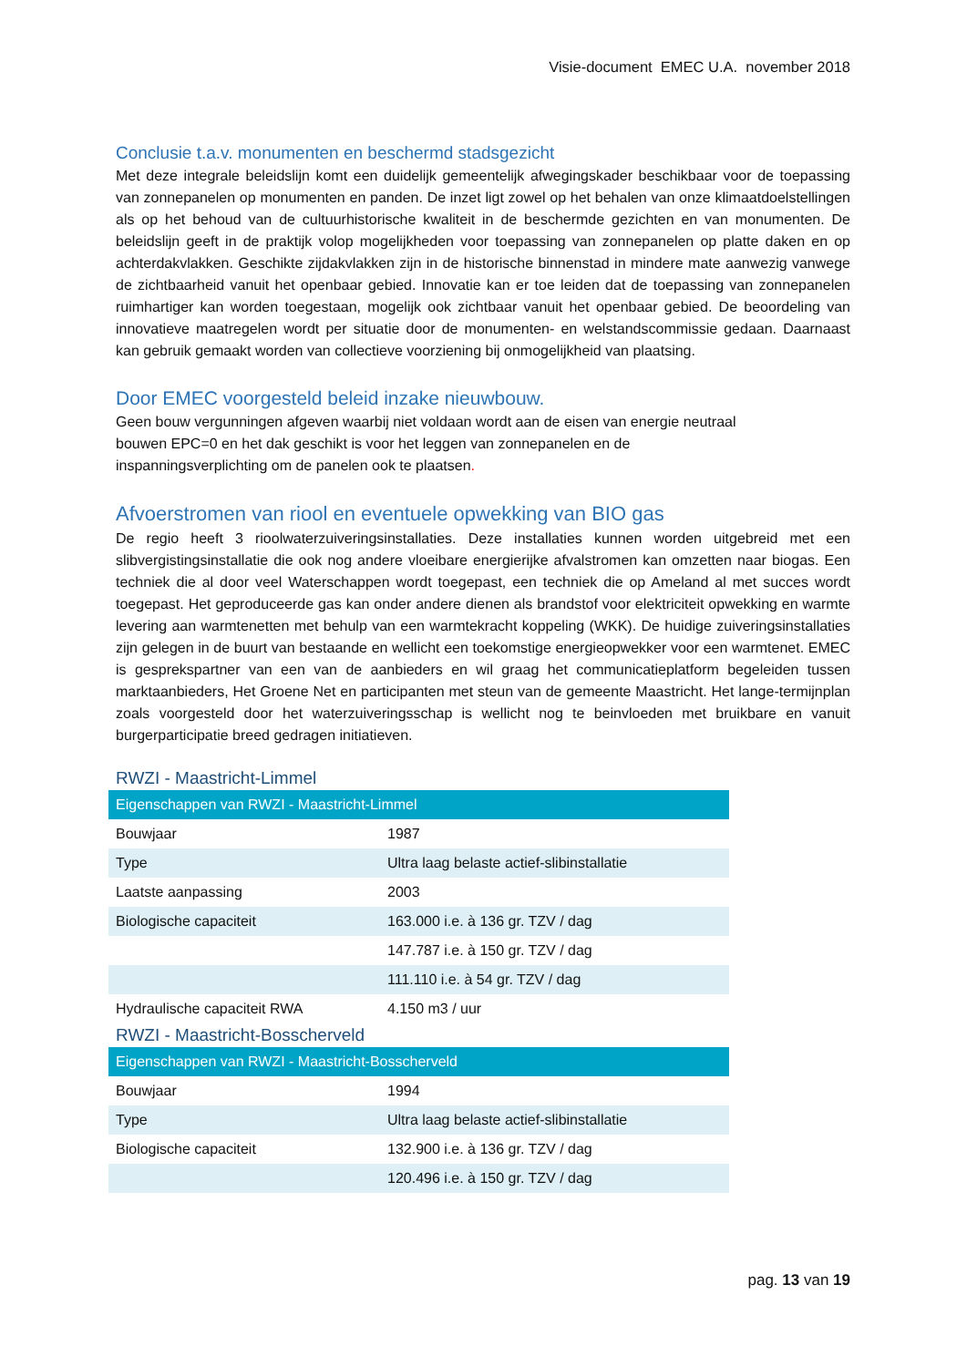Visie-document EMEC U.A. november 2018
Conclusie t.a.v. monumenten en beschermd stadsgezicht
Met deze integrale beleidslijn komt een duidelijk gemeentelijk afwegingskader beschikbaar voor de toepassing van zonnepanelen op monumenten en panden. De inzet ligt zowel op het behalen van onze klimaatdoelstellingen als op het behoud van de cultuurhistorische kwaliteit in de beschermde gezichten en van monumenten. De beleidslijn geeft in de praktijk volop mogelijkheden voor toepassing van zonnepanelen op platte daken en op achterdakvlakken. Geschikte zijdakvlakken zijn in de historische binnenstad in mindere mate aanwezig vanwege de zichtbaarheid vanuit het openbaar gebied. Innovatie kan er toe leiden dat de toepassing van zonnepanelen ruimhartiger kan worden toegestaan, mogelijk ook zichtbaar vanuit het openbaar gebied. De beoordeling van innovatieve maatregelen wordt per situatie door de monumenten- en welstandscommissie gedaan. Daarnaast kan gebruik gemaakt worden van collectieve voorziening bij onmogelijkheid van plaatsing.
Door EMEC voorgesteld beleid inzake nieuwbouw.
Geen bouw vergunningen afgeven waarbij niet voldaan wordt aan de eisen van energie neutraal
bouwen EPC=0 en het dak geschikt is voor het leggen van zonnepanelen en de
inspanningsverplichting om de panelen ook te plaatsen.
Afvoerstromen van riool en eventuele opwekking van BIO gas
De regio heeft 3 rioolwaterzuiveringsinstallaties. Deze installaties kunnen worden uitgebreid met een slibvergistingsinstallatie die ook nog andere vloeibare energierijke afvalstromen kan omzetten naar biogas. Een techniek die al door veel Waterschappen wordt toegepast, een techniek die op Ameland al met succes wordt toegepast. Het geproduceerde gas kan onder andere dienen als brandstof voor elektriciteit opwekking en warmte levering aan warmtenetten met behulp van een warmtekracht koppeling (WKK). De huidige zuiveringsinstallaties zijn gelegen in de buurt van bestaande en wellicht een toekomstige energieopwekker voor een warmtenet. EMEC is gesprekspartner van een van de aanbieders en wil graag het communicatieplatform begeleiden tussen marktaanbieders, Het Groene Net en participanten met steun van de gemeente Maastricht. Het lange-termijnplan zoals voorgesteld door het waterzuiveringsschap is wellicht nog te beinvloeden met bruikbare en vanuit burgerparticipatie breed gedragen initiatieven.
RWZI - Maastricht-Limmel
| Eigenschappen van RWZI - Maastricht-Limmel | |
| --- | --- |
| Bouwjaar | 1987 |
| Type | Ultra laag belaste actief-slibinstallatie |
| Laatste aanpassing | 2003 |
| Biologische capaciteit | 163.000 i.e. à 136 gr. TZV / dag |
| | 147.787 i.e. à 150 gr. TZV / dag |
| | 111.110 i.e. à 54 gr. TZV / dag |
| Hydraulische capaciteit RWA | 4.150 m3 / uur |
RWZI - Maastricht-Bosscherveld
| Eigenschappen van RWZI - Maastricht-Bosscherveld | |
| --- | --- |
| Bouwjaar | 1994 |
| Type | Ultra laag belaste actief-slibinstallatie |
| Biologische capaciteit | 132.900 i.e. à 136 gr. TZV / dag |
| | 120.496 i.e. à 150 gr. TZV / dag |
pag. 13 van 19